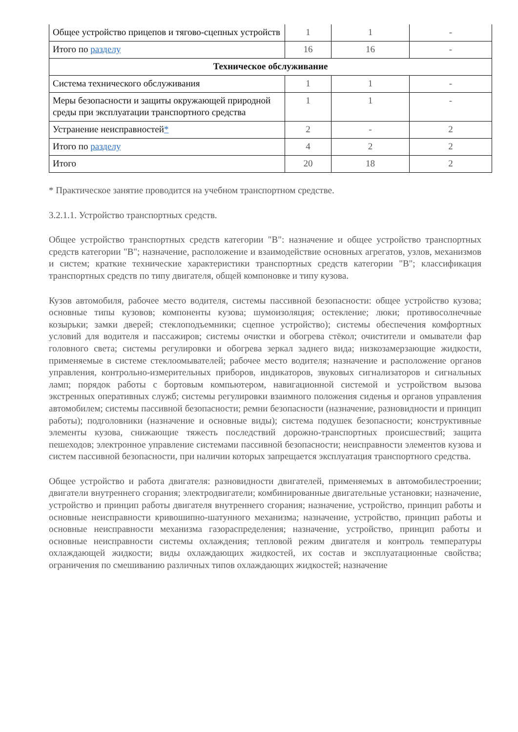| Общее устройство прицепов и тягово-сцепных устройств | 1 | 1 | - |
| Итого по разделу | 16 | 16 | - |
| Техническое обслуживание | | | |
| Система технического обслуживания | 1 | 1 | - |
| Меры безопасности и защиты окружающей природной среды при эксплуатации транспортного средства | 1 | 1 | - |
| Устранение неисправностей * | 2 | - | 2 |
| Итого по разделу | 4 | 2 | 2 |
| Итого | 20 | 18 | 2 |
* Практическое занятие проводится на учебном транспортном средстве.
3.2.1.1. Устройство транспортных средств.
Общее устройство транспортных средств категории "B": назначение и общее устройство транспортных средств категории "B"; назначение, расположение и взаимодействие основных агрегатов, узлов, механизмов и систем; краткие технические характеристики транспортных средств категории "B"; классификация транспортных средств по типу двигателя, общей компоновке и типу кузова.
Кузов автомобиля, рабочее место водителя, системы пассивной безопасности: общее устройство кузова; основные типы кузовов; компоненты кузова; шумоизоляция; остекление; люки; противосолнечные козырьки; замки дверей; стеклоподъемники; сцепное устройство); системы обеспечения комфортных условий для водителя и пассажиров; системы очистки и обогрева стёкол; очистители и омыватели фар головного света; системы регулировки и обогрева зеркал заднего вида; низкозамерзающие жидкости, применяемые в системе стеклоомывателей; рабочее место водителя; назначение и расположение органов управления, контрольно-измерительных приборов, индикаторов, звуковых сигнализаторов и сигнальных ламп; порядок работы с бортовым компьютером, навигационной системой и устройством вызова экстренных оперативных служб; системы регулировки взаимного положения сиденья и органов управления автомобилем; системы пассивной безопасности; ремни безопасности (назначение, разновидности и принцип работы); подголовники (назначение и основные виды); система подушек безопасности; конструктивные элементы кузова, снижающие тяжесть последствий дорожно-транспортных происшествий; защита пешеходов; электронное управление системами пассивной безопасности; неисправности элементов кузова и систем пассивной безопасности, при наличии которых запрещается эксплуатация транспортного средства.
Общее устройство и работа двигателя: разновидности двигателей, применяемых в автомобилестроении; двигатели внутреннего сгорания; электродвигатели; комбинированные двигательные установки; назначение, устройство и принцип работы двигателя внутреннего сгорания; назначение, устройство, принцип работы и основные неисправности кривошипно-шатунного механизма; назначение, устройство, принцип работы и основные неисправности механизма газораспределения; назначение, устройство, принцип работы и основные неисправности системы охлаждения; тепловой режим двигателя и контроль температуры охлаждающей жидкости; виды охлаждающих жидкостей, их состав и эксплуатационные свойства; ограничения по смешиванию различных типов охлаждающих жидкостей; назначение